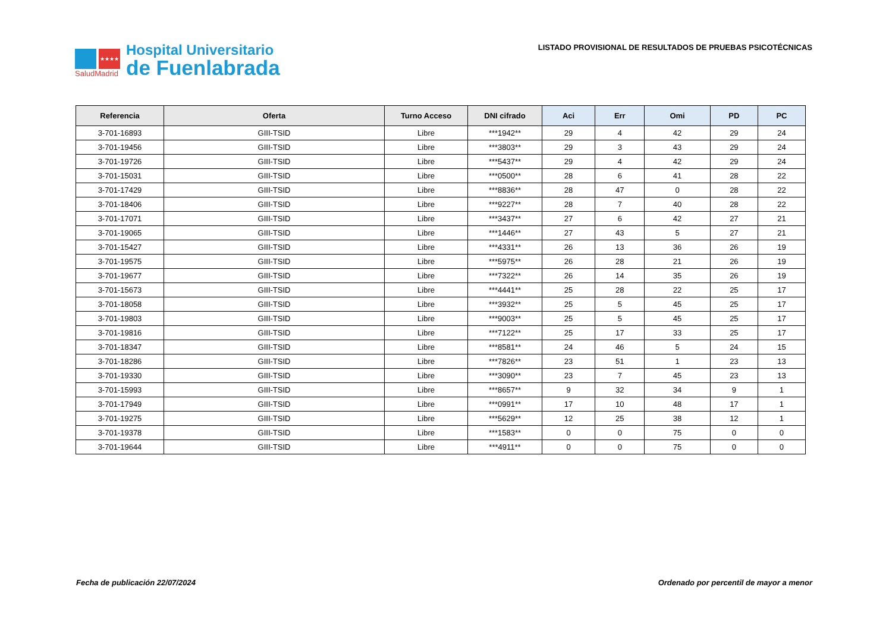★★★★
SaludMadrid
Hospital Universitario
de Fuenlabrada
LISTADO PROVISIONAL DE RESULTADOS DE PRUEBAS PSICOTÉCNICAS
| Referencia | Oferta | Turno Acceso | DNI cifrado | Aci | Err | Omi | PD | PC |
| --- | --- | --- | --- | --- | --- | --- | --- | --- |
| 3-701-16893 | GIII-TSID | Libre | ***1942** | 29 | 4 | 42 | 29 | 24 |
| 3-701-19456 | GIII-TSID | Libre | ***3803** | 29 | 3 | 43 | 29 | 24 |
| 3-701-19726 | GIII-TSID | Libre | ***5437** | 29 | 4 | 42 | 29 | 24 |
| 3-701-15031 | GIII-TSID | Libre | ***0500** | 28 | 6 | 41 | 28 | 22 |
| 3-701-17429 | GIII-TSID | Libre | ***8836** | 28 | 47 | 0 | 28 | 22 |
| 3-701-18406 | GIII-TSID | Libre | ***9227** | 28 | 7 | 40 | 28 | 22 |
| 3-701-17071 | GIII-TSID | Libre | ***3437** | 27 | 6 | 42 | 27 | 21 |
| 3-701-19065 | GIII-TSID | Libre | ***1446** | 27 | 43 | 5 | 27 | 21 |
| 3-701-15427 | GIII-TSID | Libre | ***4331** | 26 | 13 | 36 | 26 | 19 |
| 3-701-19575 | GIII-TSID | Libre | ***5975** | 26 | 28 | 21 | 26 | 19 |
| 3-701-19677 | GIII-TSID | Libre | ***7322** | 26 | 14 | 35 | 26 | 19 |
| 3-701-15673 | GIII-TSID | Libre | ***4441** | 25 | 28 | 22 | 25 | 17 |
| 3-701-18058 | GIII-TSID | Libre | ***3932** | 25 | 5 | 45 | 25 | 17 |
| 3-701-19803 | GIII-TSID | Libre | ***9003** | 25 | 5 | 45 | 25 | 17 |
| 3-701-19816 | GIII-TSID | Libre | ***7122** | 25 | 17 | 33 | 25 | 17 |
| 3-701-18347 | GIII-TSID | Libre | ***8581** | 24 | 46 | 5 | 24 | 15 |
| 3-701-18286 | GIII-TSID | Libre | ***7826** | 23 | 51 | 1 | 23 | 13 |
| 3-701-19330 | GIII-TSID | Libre | ***3090** | 23 | 7 | 45 | 23 | 13 |
| 3-701-15993 | GIII-TSID | Libre | ***8657** | 9 | 32 | 34 | 9 | 1 |
| 3-701-17949 | GIII-TSID | Libre | ***0991** | 17 | 10 | 48 | 17 | 1 |
| 3-701-19275 | GIII-TSID | Libre | ***5629** | 12 | 25 | 38 | 12 | 1 |
| 3-701-19378 | GIII-TSID | Libre | ***1583** | 0 | 0 | 75 | 0 | 0 |
| 3-701-19644 | GIII-TSID | Libre | ***4911** | 0 | 0 | 75 | 0 | 0 |
Fecha de publicación 22/07/2024 Ordenado por percentil de mayor a menor